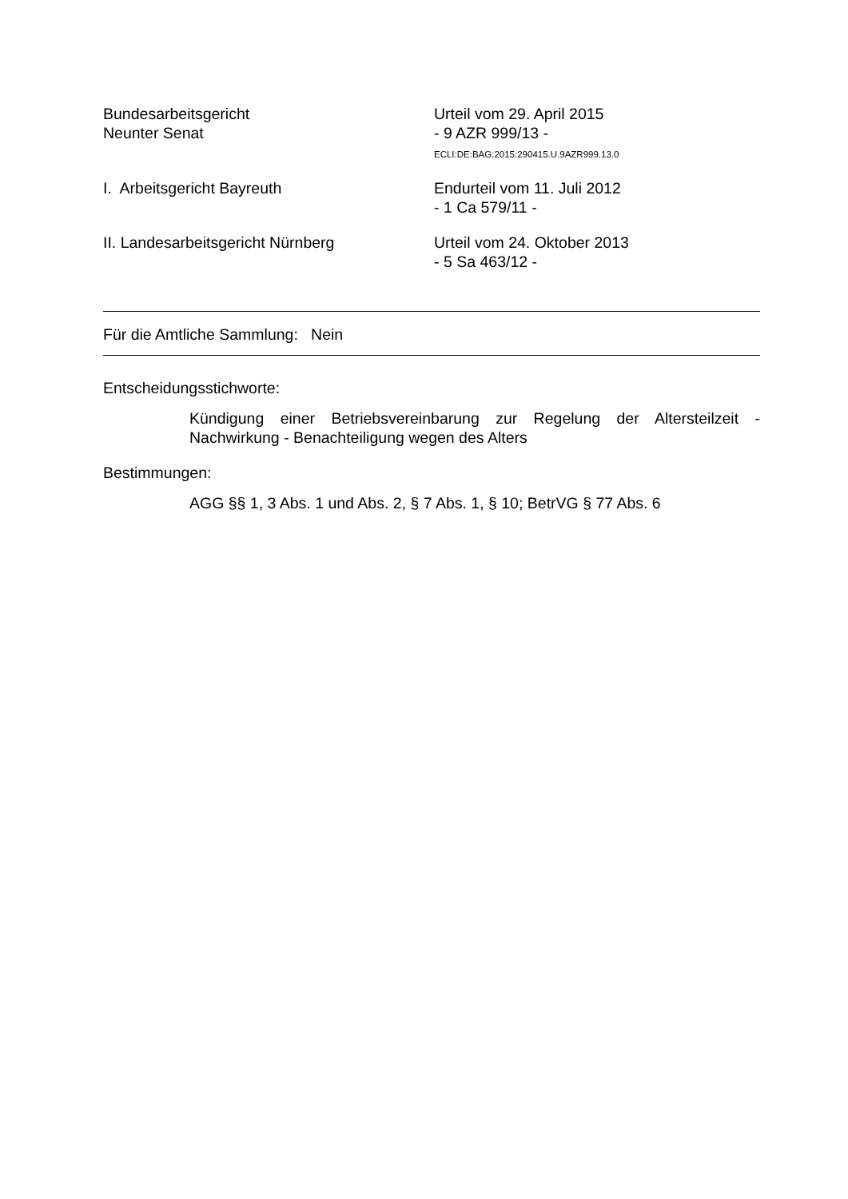Bundesarbeitsgericht
Neunter Senat
Urteil vom 29. April 2015
- 9 AZR 999/13 -
ECLI:DE:BAG:2015:290415.U.9AZR999.13.0
I. Arbeitsgericht Bayreuth Endurteil vom 11. Juli 2012
- 1 Ca 579/11 -
II. Landesarbeitsgericht Nürnberg Urteil vom 24. Oktober 2013
- 5 Sa 463/12 -
Für die Amtliche Sammlung: Nein
Entscheidungsstichworte:
Kündigung einer Betriebsvereinbarung zur Regelung der Altersteilzeit - Nachwirkung - Benachteiligung wegen des Alters
Bestimmungen:
AGG §§ 1, 3 Abs. 1 und Abs. 2, § 7 Abs. 1, § 10; BetrVG § 77 Abs. 6